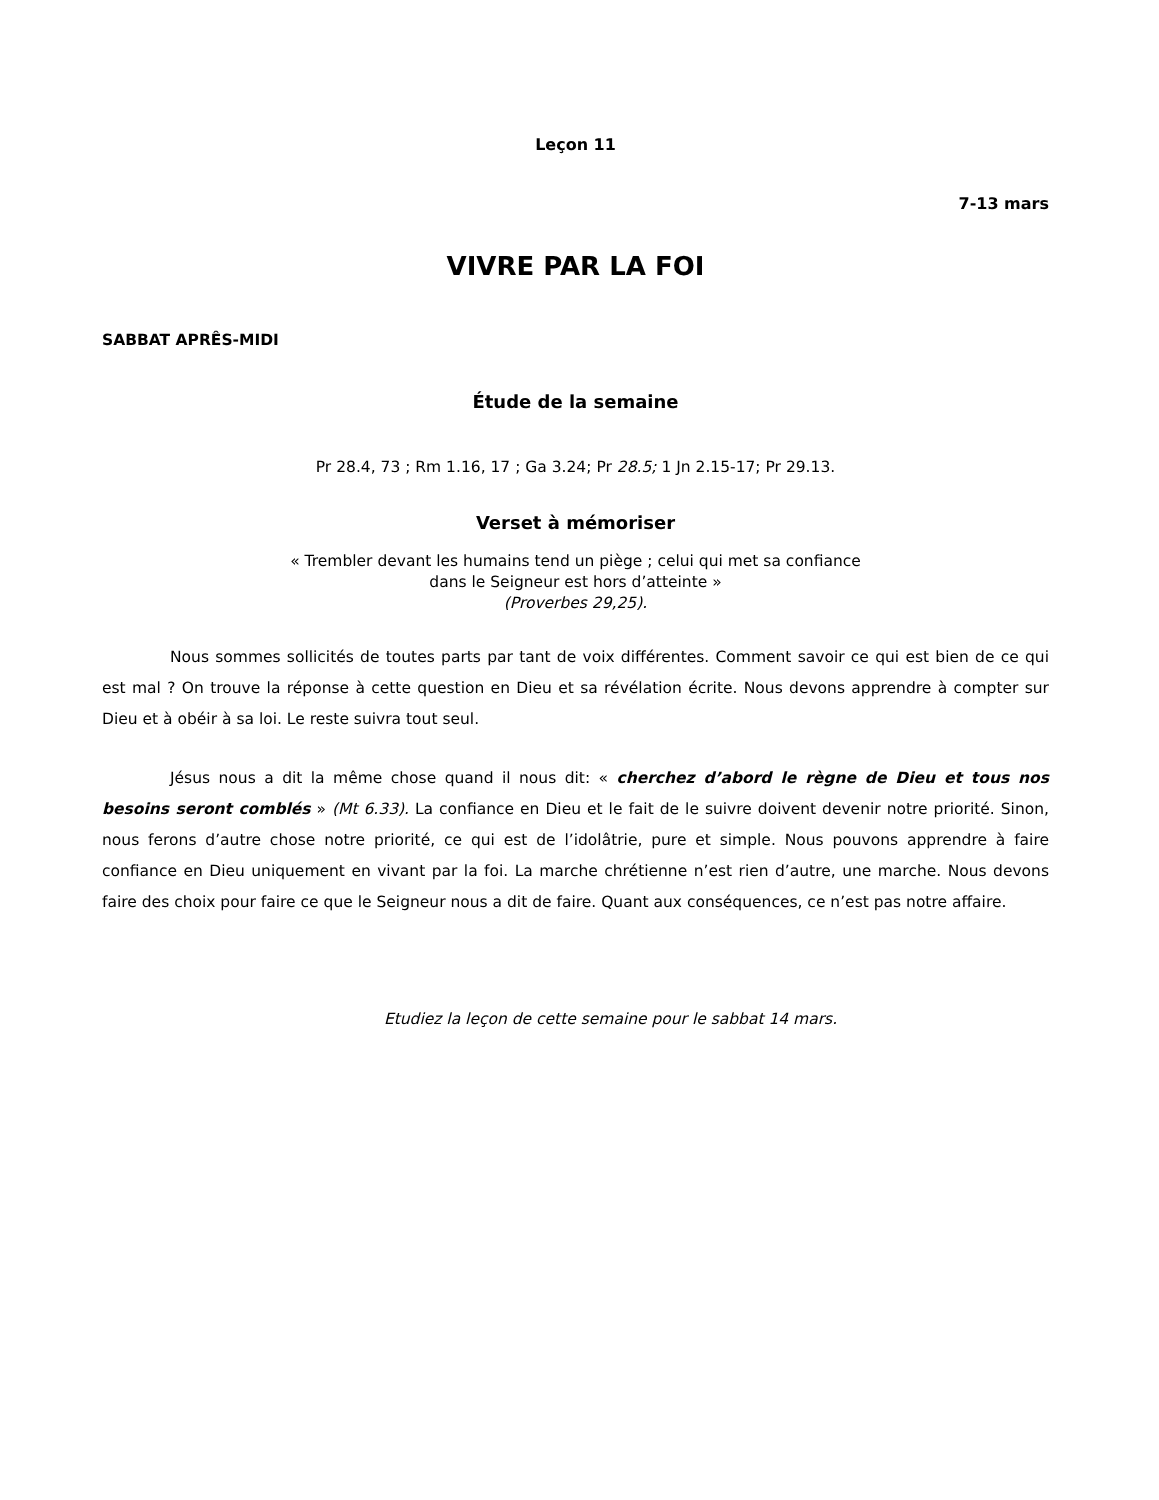Leçon 11
7-13 mars
VIVRE PAR LA FOI
SABBAT APRÊS-MIDI
Étude de la semaine
Pr 28.4, 73 ; Rm 1.16, 17 ; Ga 3.24; Pr 28.5; 1 Jn 2.15-17; Pr 29.13.
Verset à mémoriser
« Trembler devant les humains tend un piège ; celui qui met sa confiance
dans le Seigneur est hors d’atteinte »
(Proverbes 29,25).
Nous sommes sollicités de toutes parts par tant de voix différentes. Comment savoir ce qui est bien de ce qui est mal ? On trouve la réponse à cette question en Dieu et sa révélation écrite. Nous devons apprendre à compter sur Dieu et à obéir à sa loi. Le reste suivra tout seul.
Jésus nous a dit la même chose quand il nous dit: « cherchez d’abord le règne de Dieu et tous nos besoins seront comblés » (Mt 6.33). La confiance en Dieu et le fait de le suivre doivent devenir notre priorité. Sinon, nous ferons d’autre chose notre priorité, ce qui est de l’idolâtrie, pure et simple. Nous pouvons apprendre à faire confiance en Dieu uniquement en vivant par la foi. La marche chrétienne n’est rien d’autre, une marche. Nous devons faire des choix pour faire ce que le Seigneur nous a dit de faire. Quant aux conséquences, ce n’est pas notre affaire.
Etudiez la leçon de cette semaine pour le sabbat 14 mars.